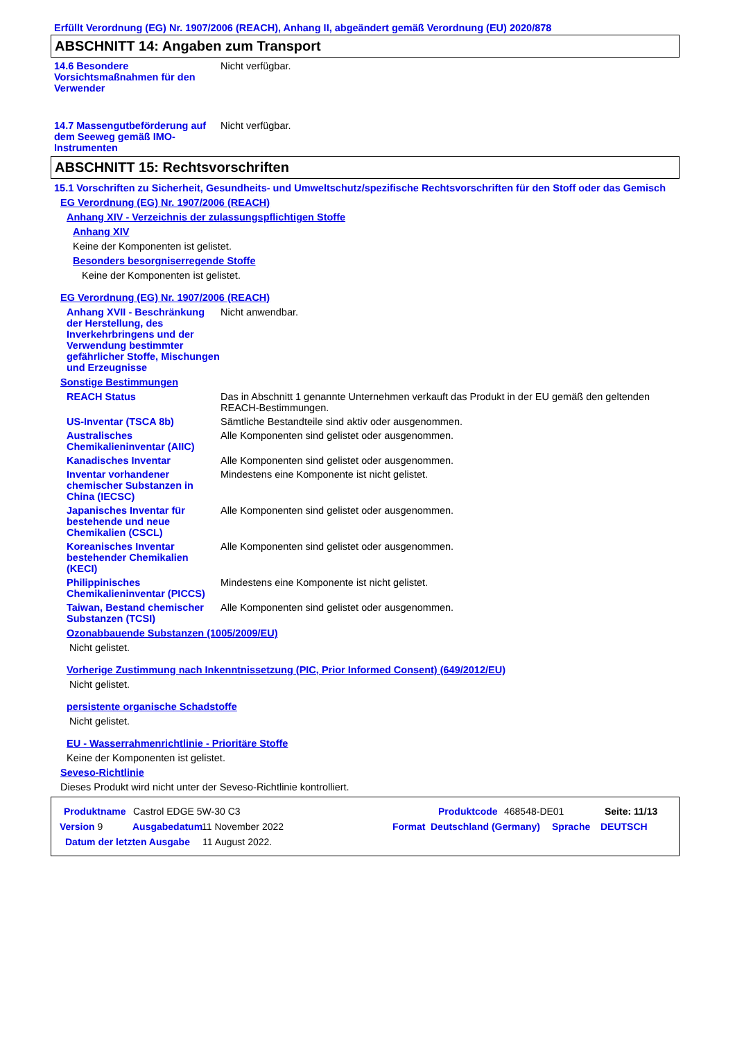Erfüllt Verordnung (EG) Nr. 1907/2006 (REACH), Anhang II, abgeändert gemäß Verordnung (EU) 2020/878
ABSCHNITT 14: Angaben zum Transport
14.6 Besondere Vorsichtsmaßnahmen für den Verwender
Nicht verfügbar.
14.7 Massengutbeförderung auf dem Seeweg gemäß IMO-Instrumenten
Nicht verfügbar.
ABSCHNITT 15: Rechtsvorschriften
15.1 Vorschriften zu Sicherheit, Gesundheits- und Umweltschutz/spezifische Rechtsvorschriften für den Stoff oder das Gemisch
EG Verordnung (EG) Nr. 1907/2006 (REACH)
Anhang XIV - Verzeichnis der zulassungspflichtigen Stoffe
Anhang XIV
Keine der Komponenten ist gelistet.
Besonders besorgniserregende Stoffe
Keine der Komponenten ist gelistet.
EG Verordnung (EG) Nr. 1907/2006 (REACH)
Anhang XVII - Beschränkung der Herstellung, des Inverkehrbringens und der Verwendung bestimmter gefährlicher Stoffe, Mischungen und Erzeugnisse
Nicht anwendbar.
Sonstige Bestimmungen
REACH Status Das in Abschnitt 1 genannte Unternehmen verkauft das Produkt in der EU gemäß den geltenden REACH-Bestimmungen.
US-Inventar (TSCA 8b) Sämtliche Bestandteile sind aktiv oder ausgenommen.
Australisches Chemikalieninventar (AIIC)
Alle Komponenten sind gelistet oder ausgenommen.
Kanadisches Inventar Alle Komponenten sind gelistet oder ausgenommen.
Inventar vorhandener chemischer Substanzen in China (IECSC)
Mindestens eine Komponente ist nicht gelistet.
Japanisches Inventar für bestehende und neue Chemikalien (CSCL)
Alle Komponenten sind gelistet oder ausgenommen.
Koreanisches Inventar bestehender Chemikalien (KECI)
Alle Komponenten sind gelistet oder ausgenommen.
Philippinisches Chemikalieninventar (PICCS)
Mindestens eine Komponente ist nicht gelistet.
Taiwan, Bestand chemischer Substanzen (TCSI)
Alle Komponenten sind gelistet oder ausgenommen.
Ozonabbauende Substanzen (1005/2009/EU)
Nicht gelistet.
Vorherige Zustimmung nach Inkenntnissetzung (PIC, Prior Informed Consent) (649/2012/EU)
Nicht gelistet.
persistente organische Schadstoffe
Nicht gelistet.
EU - Wasserrahmenrichtlinie - Prioritäre Stoffe
Keine der Komponenten ist gelistet.
Seveso-Richtlinie
Dieses Produkt wird nicht unter der Seveso-Richtlinie kontrolliert.
Produktname Castrol EDGE 5W-30 C3 Produktcode 468548-DE01 Seite: 11/13
Version 9 Ausgabedatum 11 November 2022 Format Deutschland (Germany) Sprache DEUTSCH
Datum der letzten Ausgabe 11 August 2022.